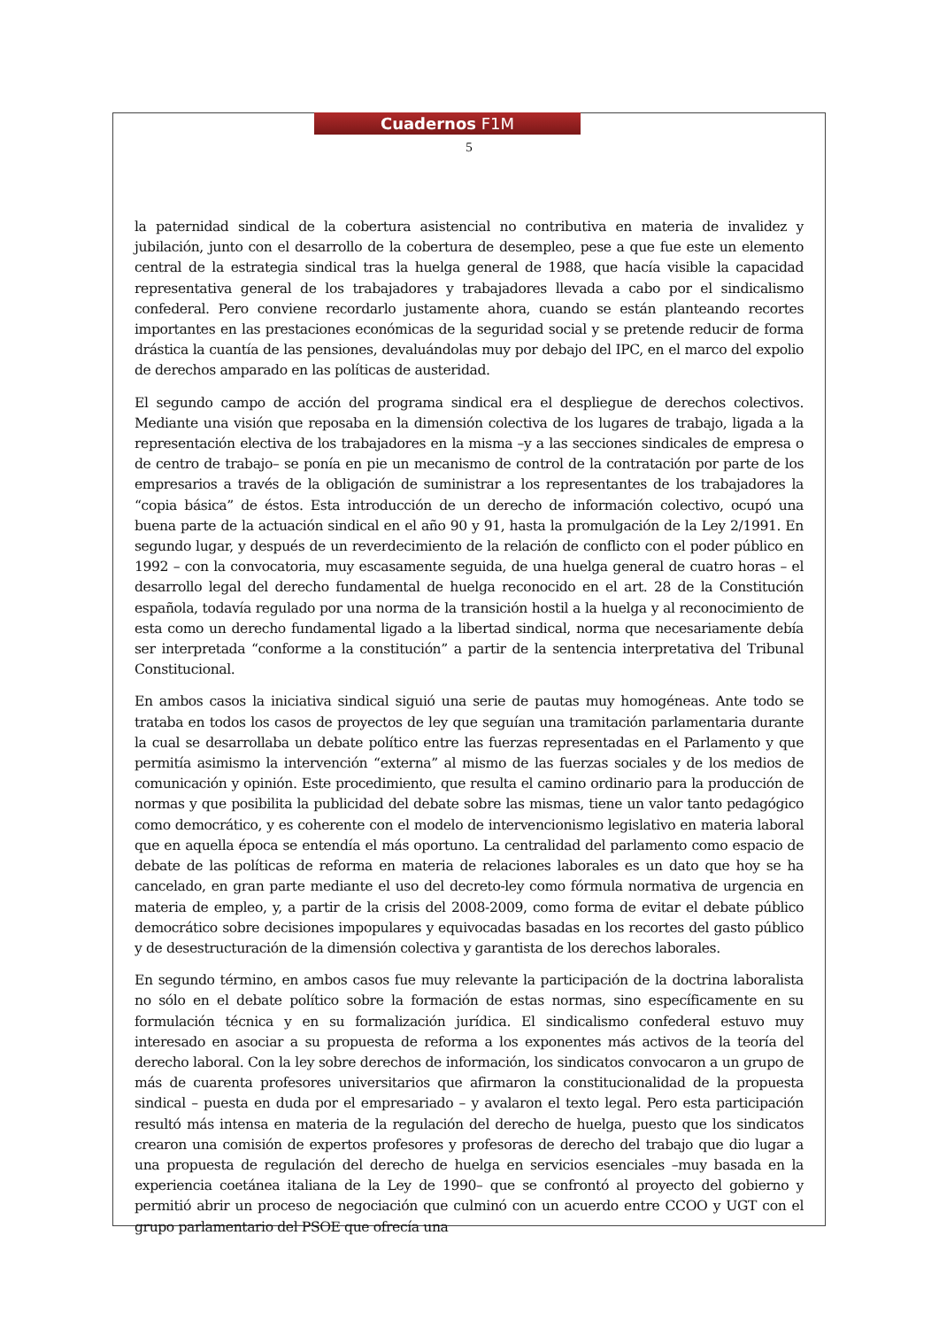Cuadernos F1M
5
la paternidad sindical de la cobertura asistencial no contributiva en materia de invalidez y jubilación, junto con el desarrollo de la cobertura de desempleo, pese a que fue este un elemento central de la estrategia sindical tras la huelga general de 1988, que hacía visible la capacidad representativa general de los trabajadores y trabajadores llevada a cabo por el sindicalismo confederal. Pero conviene recordarlo justamente ahora, cuando se están planteando recortes importantes en las prestaciones económicas de la seguridad social y se pretende reducir de forma drástica la cuantía de las pensiones, devaluándolas muy por debajo del IPC, en el marco del expolio de derechos amparado en las políticas de austeridad.
El segundo campo de acción del programa sindical era el despliegue de derechos colectivos. Mediante una visión que reposaba en la dimensión colectiva de los lugares de trabajo, ligada a la representación electiva de los trabajadores en la misma –y a las secciones sindicales de empresa o de centro de trabajo– se ponía en pie un mecanismo de control de la contratación por parte de los empresarios a través de la obligación de suministrar a los representantes de los trabajadores la “copia básica” de éstos. Esta introducción de un derecho de información colectivo, ocupó una buena parte de la actuación sindical en el año 90 y 91, hasta la promulgación de la Ley 2/1991. En segundo lugar, y después de un reverdecimiento de la relación de conflicto con el poder público en 1992 – con la convocatoria, muy escasamente seguida, de una huelga general de cuatro horas – el desarrollo legal del derecho fundamental de huelga reconocido en el art. 28 de la Constitución española, todavía regulado por una norma de la transición hostil a la huelga y al reconocimiento de esta como un derecho fundamental ligado a la libertad sindical, norma que necesariamente debía ser interpretada “conforme a la constitución” a partir de la sentencia interpretativa del Tribunal Constitucional.
En ambos casos la iniciativa sindical siguió una serie de pautas muy homogéneas. Ante todo se trataba en todos los casos de proyectos de ley que seguían una tramitación parlamentaria durante la cual se desarrollaba un debate político entre las fuerzas representadas en el Parlamento y que permitía asimismo la intervención “externa” al mismo de las fuerzas sociales y de los medios de comunicación y opinión. Este procedimiento, que resulta el camino ordinario para la producción de normas y que posibilita la publicidad del debate sobre las mismas, tiene un valor tanto pedagógico como democrático, y es coherente con el modelo de intervencionismo legislativo en materia laboral que en aquella época se entendía el más oportuno. La centralidad del parlamento como espacio de debate de las políticas de reforma en materia de relaciones laborales es un dato que hoy se ha cancelado, en gran parte mediante el uso del decreto-ley como fórmula normativa de urgencia en materia de empleo, y, a partir de la crisis del 2008-2009, como forma de evitar el debate público democrático sobre decisiones impopulares y equivocadas basadas en los recortes del gasto público y de desestructuración de la dimensión colectiva y garantista de los derechos laborales.
En segundo término, en ambos casos fue muy relevante la participación de la doctrina laboralista no sólo en el debate político sobre la formación de estas normas, sino específicamente en su formulación técnica y en su formalización jurídica. El sindicalismo confederal estuvo muy interesado en asociar a su propuesta de reforma a los exponentes más activos de la teoría del derecho laboral. Con la ley sobre derechos de información, los sindicatos convocaron a un grupo de más de cuarenta profesores universitarios que afirmaron la constitucionalidad de la propuesta sindical – puesta en duda por el empresariado – y avalaron el texto legal. Pero esta participación resultó más intensa en materia de la regulación del derecho de huelga, puesto que los sindicatos crearon una comisión de expertos profesores y profesoras de derecho del trabajo que dio lugar a una propuesta de regulación del derecho de huelga en servicios esenciales –muy basada en la experiencia coetánea italiana de la Ley de 1990– que se confrontó al proyecto del gobierno y permitió abrir un proceso de negociación que culminó con un acuerdo entre CCOO y UGT con el grupo parlamentario del PSOE que ofrecía una